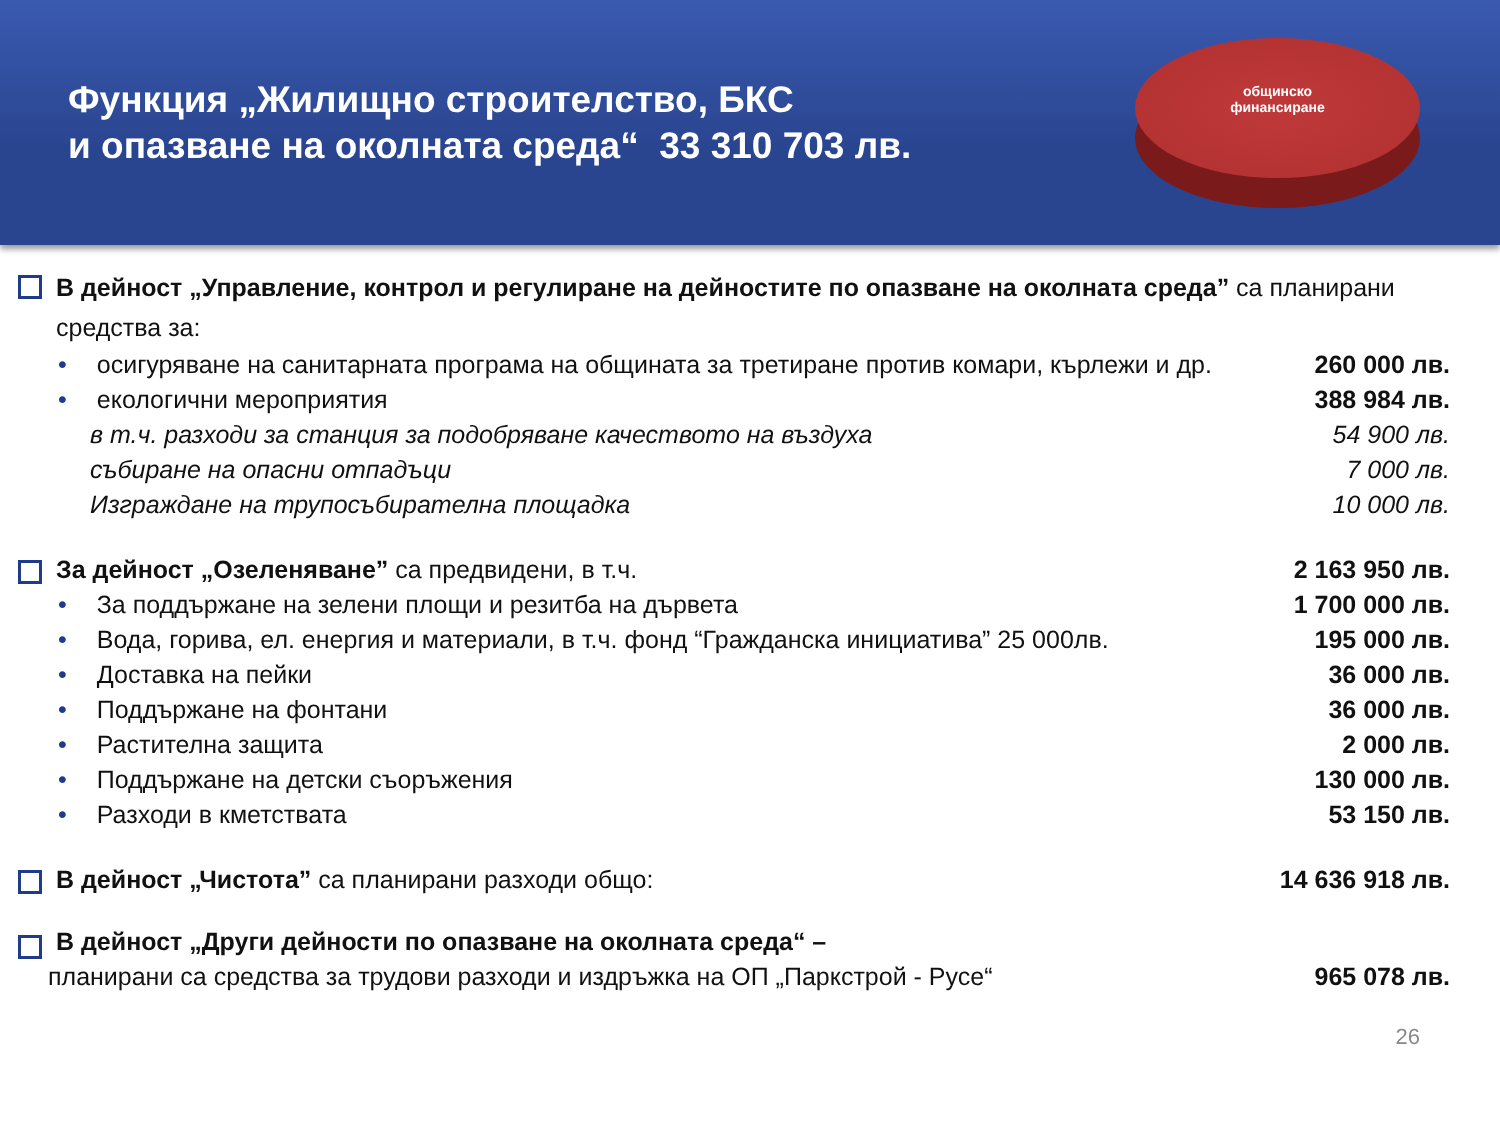Функция „Жилищно строителство, БКС
и опазване на околната среда“ 33 310 703 лв.
общинско
финансиране
В дейност „Управление, контрол и регулиране на дейностите по опазване на околната среда” са планирани средства за:
• осигуряване на санитарната програма на общината за третиране против комари, кърлежи и др. 260 000 лв.
• екологични мероприятия 388 984 лв.
в т.ч. разходи за станция за подобряване качеството на въздуха 54 900 лв.
събиране на опасни отпадъци 7 000 лв.
Изграждане на трупосъбирателна площадка 10 000 лв.
За дейност „Озеленяване” са предвидени, в т.ч. 2 163 950 лв.
• За поддържане на зелени площи и резитба на дървета 1 700 000 лв.
• Вода, горива, ел. енергия и материали, в т.ч. фонд “Гражданска инициатива” 25 000лв. 195 000 лв.
• Доставка на пейки 36 000 лв.
• Поддържане на фонтани 36 000 лв.
• Растителна защита 2 000 лв.
• Поддържане на детски съоръжения 130 000 лв.
• Разходи в кметствата 53 150 лв.
В дейност „Чистота” са планирани разходи общо: 14 636 918 лв.
В дейност „Други дейности по опазване на околната среда“ –
планирани са средства за трудови разходи и издръжка на ОП „Паркстрой - Русе“965 078 лв.
26